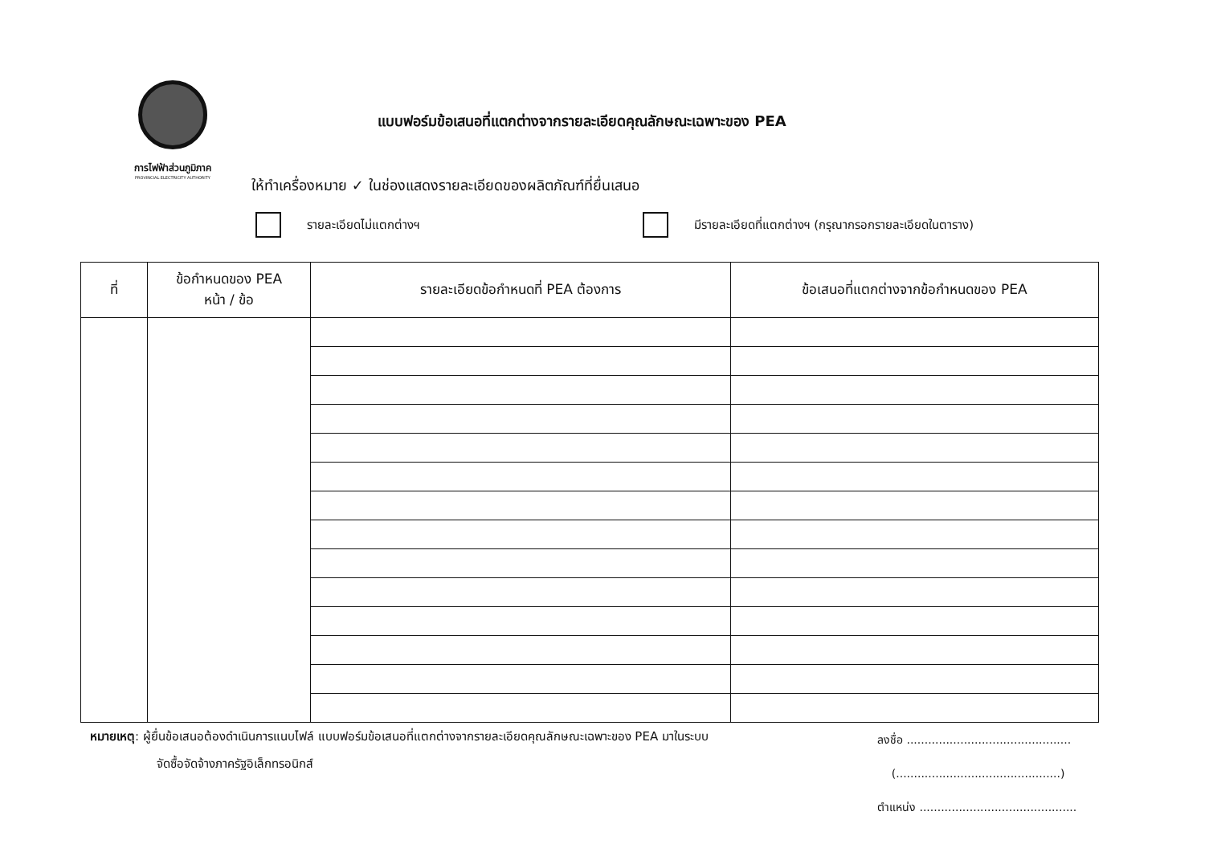การไฟฟ้าส่วนภูมิภาค
PROVINCIAL ELECTRICITY AUTHORITY
แบบฟอร์มข้อเสนอที่แตกต่างจากรายละเอียดคุณลักษณะเฉพาะของ PEA
ให้ทำเครื่องหมาย ✓ ในช่องแสดงรายละเอียดของผลิตภัณฑ์ที่ยื่นเสนอ
รายละเอียดไม่แตกต่างฯ มีรายละเอียดที่แตกต่างฯ (กรุณากรอกรายละเอียดในตาราง)
| ที่ | ข้อกำหนดของ PEA หน้า / ข้อ | รายละเอียดข้อกำหนดที่ PEA ต้องการ | ข้อเสนอที่แตกต่างจากข้อกำหนดของ PEA |
| --- | --- | --- | --- |
หมายเหตุ: ผู้ยื่นข้อเสนอต้องดำเนินการแนบไฟล์ แบบฟอร์มข้อเสนอที่แตกต่างจากรายละเอียดคุณลักษณะเฉพาะของ PEA มาในระบบ
จัดซื้อจัดจ้างภาครัฐอิเล็กทรอนิกส์
ลงชื่อ ..............................................
(..............................................)
ตำแหน่ง ............................................